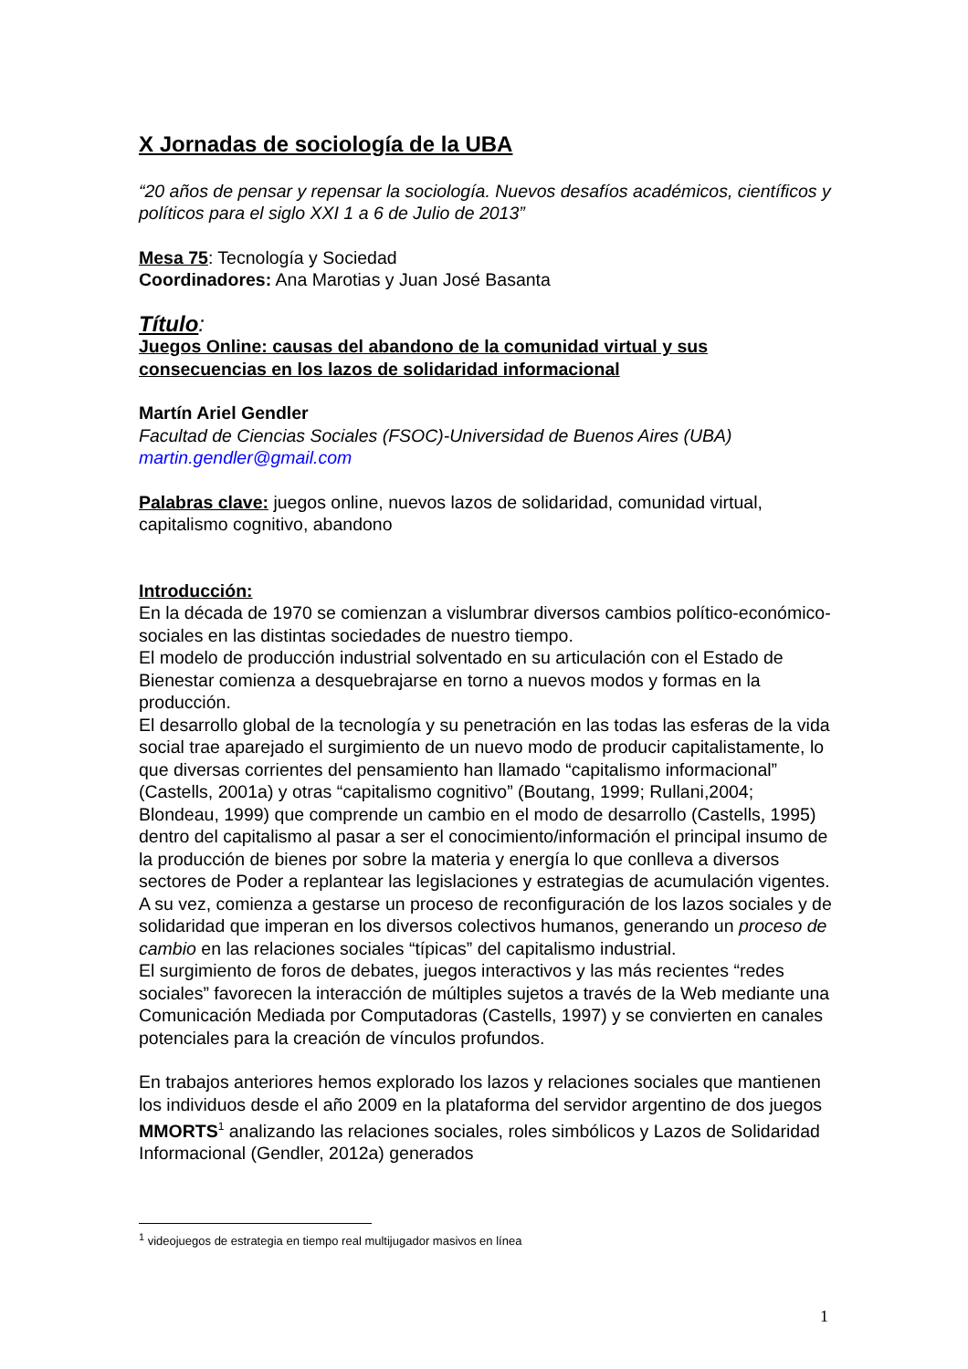X Jornadas de sociología de la UBA
“20 años de pensar y repensar la sociología. Nuevos desafíos académicos, científicos y políticos para el siglo XXI 1 a 6 de Julio de 2013”
Mesa 75: Tecnología y Sociedad
Coordinadores: Ana Marotias y Juan José Basanta
Título:
Juegos Online: causas del abandono de la comunidad virtual y sus consecuencias en los lazos de solidaridad informacional
Martín Ariel Gendler
Facultad de Ciencias Sociales (FSOC)-Universidad de Buenos Aires (UBA)
martin.gendler@gmail.com
Palabras clave: juegos online, nuevos lazos de solidaridad, comunidad virtual, capitalismo cognitivo, abandono
Introducción:
En la década de 1970 se comienzan a vislumbrar diversos cambios político-económico-sociales en las distintas sociedades de nuestro tiempo.
El modelo de producción industrial solventado en su articulación con el Estado de Bienestar comienza a desquebrajarse en torno a nuevos modos y formas en la producción.
El desarrollo global de la tecnología y su penetración en las todas las esferas de la vida social trae aparejado el surgimiento de un nuevo modo de producir capitalistamente, lo que diversas corrientes del pensamiento han llamado “capitalismo informacional” (Castells, 2001a) y otras “capitalismo cognitivo” (Boutang, 1999; Rullani,2004; Blondeau, 1999) que comprende un cambio en el modo de desarrollo (Castells, 1995) dentro del capitalismo al pasar a ser el conocimiento/información el principal insumo de la producción de bienes por sobre la materia y energía lo que conlleva a diversos sectores de Poder a replantear las legislaciones y estrategias de acumulación vigentes.
A su vez, comienza a gestarse un proceso de reconfiguración de los lazos sociales y de solidaridad que imperan en los diversos colectivos humanos, generando un proceso de cambio en las relaciones sociales “típicas” del capitalismo industrial.
El surgimiento de foros de debates, juegos interactivos y las más recientes “redes sociales” favorecen la interacción de múltiples sujetos a través de la Web mediante una Comunicación Mediada por Computadoras (Castells, 1997) y se convierten en canales potenciales para la creación de vínculos profundos.
En trabajos anteriores hemos explorado los lazos y relaciones sociales que mantienen los individuos desde el año 2009 en la plataforma del servidor argentino de dos juegos MMORTS<sup>1</sup> analizando las relaciones sociales, roles simbólicos y Lazos de Solidaridad Informacional (Gendler, 2012a) generados
<sup>1</sup> videojuegos de estrategia en tiempo real multijugador masivos en línea
1